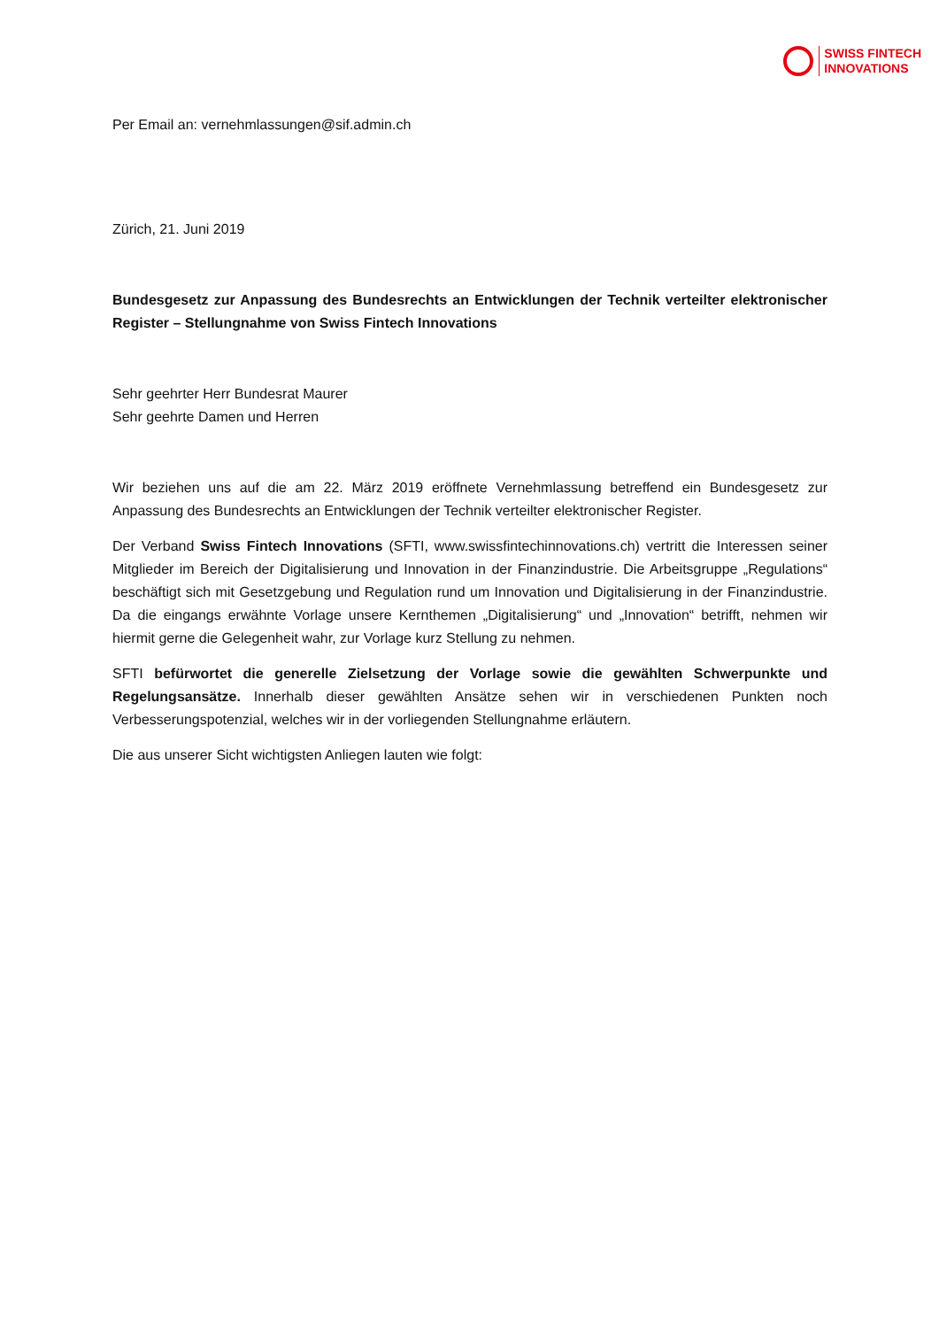SWISS FINTECH
INNOVATIONS
Per Email an: vernehmlassungen@sif.admin.ch
Zürich, 21. Juni 2019
Bundesgesetz zur Anpassung des Bundesrechts an Entwicklungen der Technik verteilter elektronischer Register – Stellungnahme von Swiss Fintech Innovations
Sehr geehrter Herr Bundesrat Maurer
Sehr geehrte Damen und Herren
Wir beziehen uns auf die am 22. März 2019 eröffnete Vernehmlassung betreffend ein Bundesgesetz zur Anpassung des Bundesrechts an Entwicklungen der Technik verteilter elektronischer Register.
Der Verband Swiss Fintech Innovations (SFTI, www.swissfintechinnovations.ch) vertritt die Interessen seiner Mitglieder im Bereich der Digitalisierung und Innovation in der Finanzindustrie. Die Arbeitsgruppe „Regulations“ beschäftigt sich mit Gesetzgebung und Regulation rund um Innovation und Digitalisierung in der Finanzindustrie. Da die eingangs erwähnte Vorlage unsere Kernthemen „Digitalisierung“ und „Innovation“ betrifft, nehmen wir hiermit gerne die Gelegenheit wahr, zur Vorlage kurz Stellung zu nehmen.
SFTI befürwortet die generelle Zielsetzung der Vorlage sowie die gewählten Schwerpunkte und Regelungsansätze. Innerhalb dieser gewählten Ansätze sehen wir in verschiedenen Punkten noch Verbesserungspotenzial, welches wir in der vorliegenden Stellungnahme erläutern.
Die aus unserer Sicht wichtigsten Anliegen lauten wie folgt: